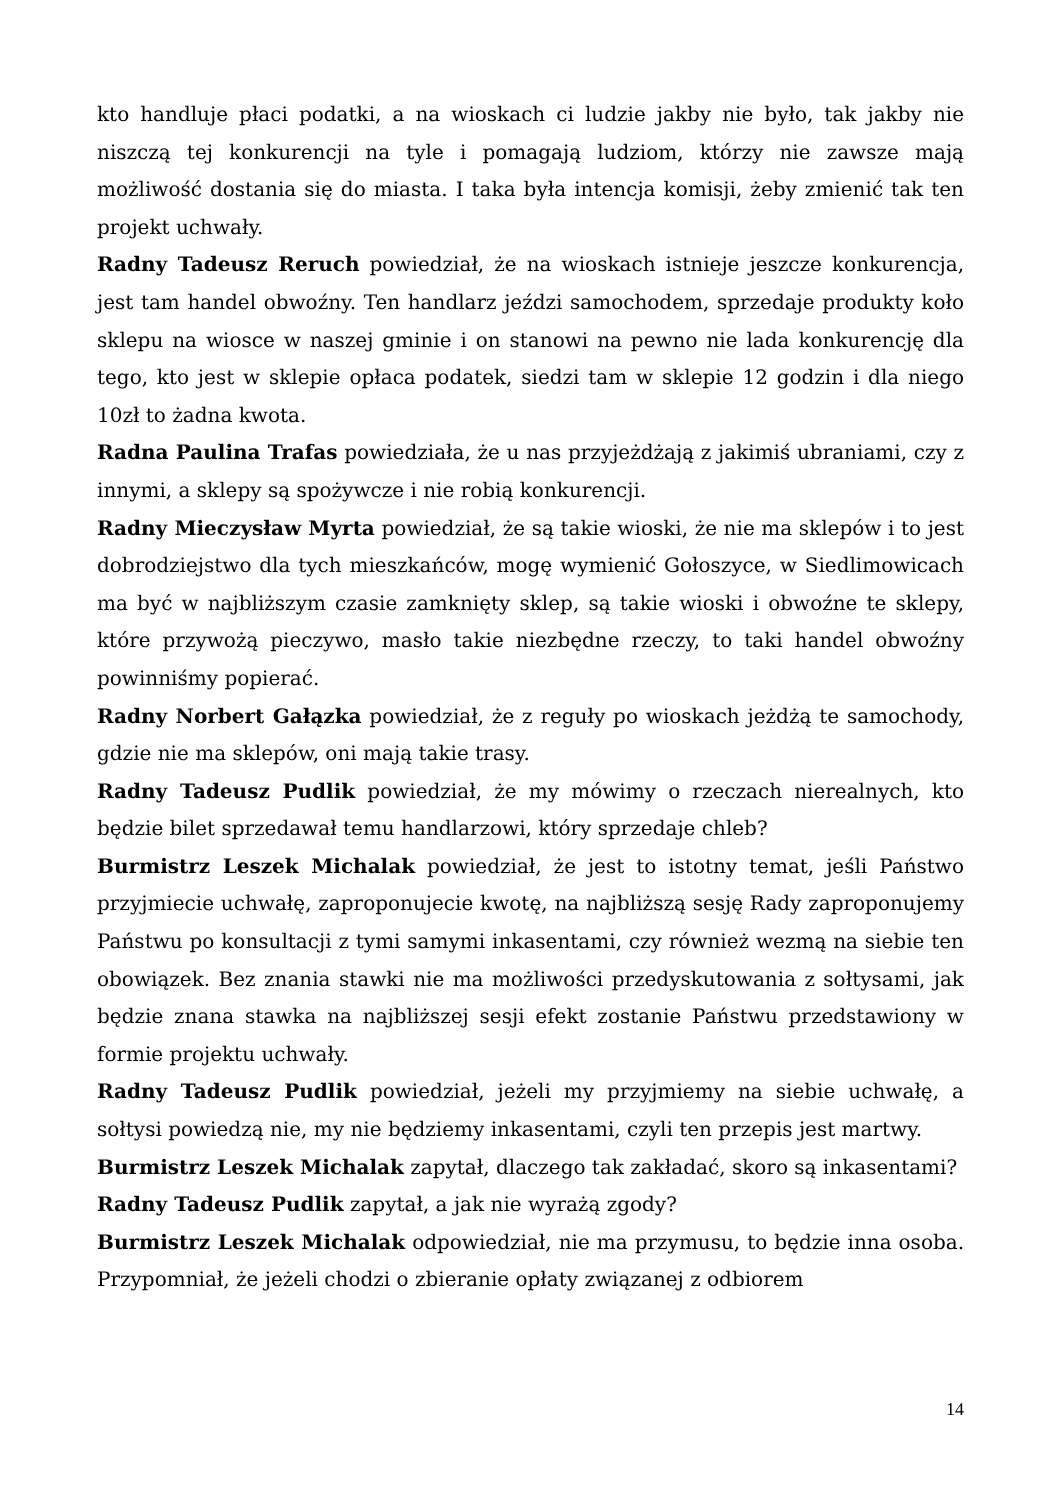kto handluje płaci podatki, a na wioskach ci ludzie jakby nie było, tak jakby nie niszczą tej konkurencji na tyle i pomagają ludziom, którzy nie zawsze mają możliwość dostania się do miasta. I taka była intencja komisji, żeby zmienić tak ten projekt uchwały.
Radny Tadeusz Reruch powiedział, że na wioskach istnieje jeszcze konkurencja, jest tam handel obwoźny. Ten handlarz jeździ samochodem, sprzedaje produkty koło sklepu na wiosce w naszej gminie i on stanowi na pewno nie lada konkurencję dla tego, kto jest w sklepie opłaca podatek, siedzi tam w sklepie 12 godzin i dla niego 10zł to żadna kwota.
Radna Paulina Trafas powiedziała, że u nas przyjeżdżają z jakimiś ubraniami, czy z innymi, a sklepy są spożywcze i nie robią konkurencji.
Radny Mieczysław Myrta powiedział, że są takie wioski, że nie ma sklepów i to jest dobrodziejstwo dla tych mieszkańców, mogę wymienić Gołoszyce, w Siedlimowicach ma być w najbliższym czasie zamknięty sklep, są takie wioski i obwoźne te sklepy, które przywożą pieczywo, masło takie niezbędne rzeczy, to taki handel obwoźny powinniśmy popierać.
Radny Norbert Gałązka powiedział, że z reguły po wioskach jeżdżą te samochody, gdzie nie ma sklepów, oni mają takie trasy.
Radny Tadeusz Pudlik powiedział, że my mówimy o rzeczach nierealnych, kto będzie bilet sprzedawał temu handlarzowi, który sprzedaje chleb?
Burmistrz Leszek Michalak powiedział, że jest to istotny temat, jeśli Państwo przyjmiecie uchwałę, zaproponujecie kwotę, na najbliższą sesję Rady zaproponujemy Państwu po konsultacji z tymi samymi inkasentami, czy również wezmą na siebie ten obowiązek. Bez znania stawki nie ma możliwości przedyskutowania z sołtysami, jak będzie znana stawka na najbliższej sesji efekt zostanie Państwu przedstawiony w formie projektu uchwały.
Radny Tadeusz Pudlik powiedział, jeżeli my przyjmiemy na siebie uchwałę, a sołtysi powiedzą nie, my nie będziemy inkasentami, czyli ten przepis jest martwy.
Burmistrz Leszek Michalak zapytał, dlaczego tak zakładać, skoro są inkasentami?
Radny Tadeusz Pudlik zapytał, a jak nie wyrażą zgody?
Burmistrz Leszek Michalak odpowiedział, nie ma przymusu, to będzie inna osoba. Przypomniał, że jeżeli chodzi o zbieranie opłaty związanej z odbiorem
14